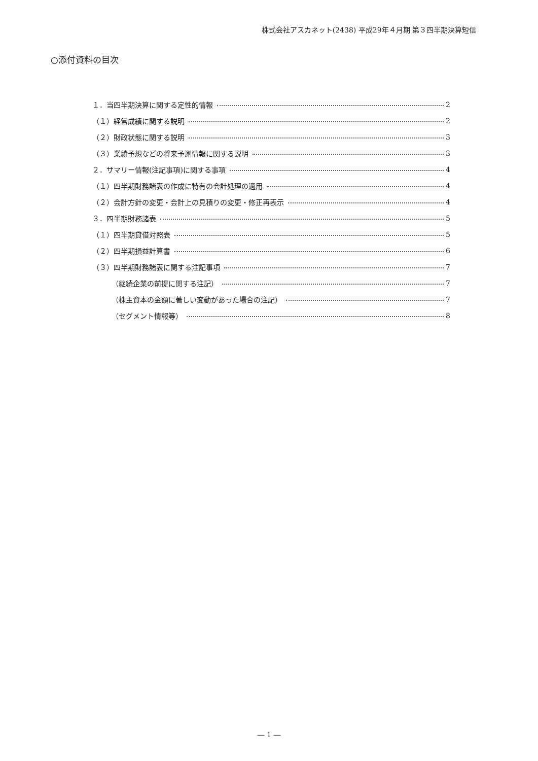株式会社アスカネット(2438) 平成29年４月期 第３四半期決算短信
○添付資料の目次
１．当四半期決算に関する定性的情報 2
（１）経営成績に関する説明 2
（２）財政状態に関する説明 3
（３）業績予想などの将来予測情報に関する説明 3
２．サマリー情報(注記事項)に関する事項 4
（１）四半期財務諸表の作成に特有の会計処理の適用 4
（２）会計方針の変更・会計上の見積りの変更・修正再表示 4
３．四半期財務諸表 5
（１）四半期貸借対照表 5
（２）四半期損益計算書 6
（３）四半期財務諸表に関する注記事項 7
（継続企業の前提に関する注記） 7
（株主資本の金額に著しい変動があった場合の注記） 7
（セグメント情報等） 8
― 1 ―